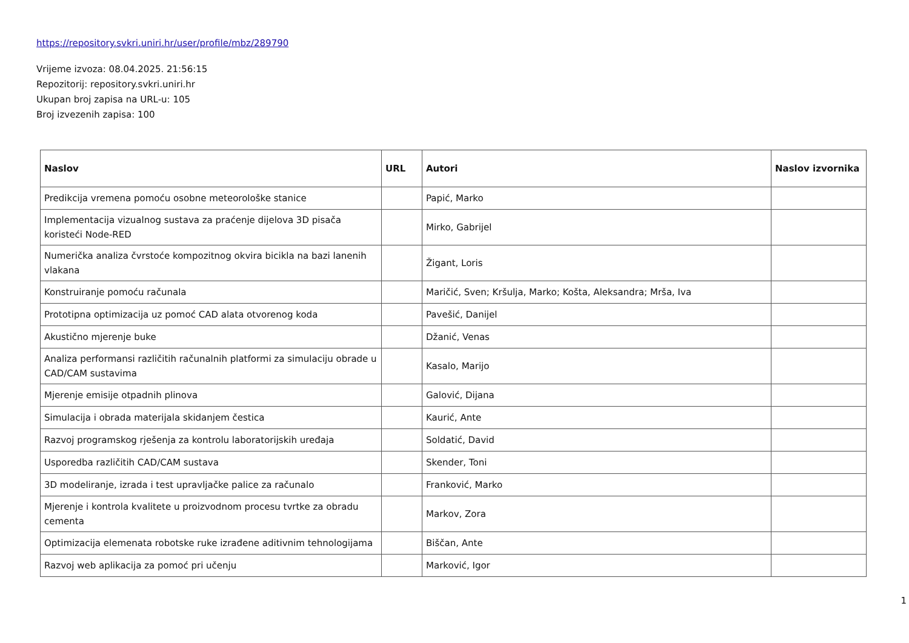https://repository.svkri.uniri.hr/user/profile/mbz/289790
Vrijeme izvoza: 08.04.2025. 21:56:15
Repozitorij: repository.svkri.uniri.hr
Ukupan broj zapisa na URL-u: 105
Broj izvezenih zapisa: 100
| Naslov | URL | Autori | Naslov izvornika |
| --- | --- | --- | --- |
| Predikcija vremena pomoću osobne meteorološke stanice | | Papić, Marko | |
| Implementacija vizualnog sustava za praćenje dijelova 3D pisača koristeći Node-RED | | Mirko, Gabrijel | |
| Numerička analiza čvrstoće kompozitnog okvira bicikla na bazi lanenih vlakana | | Žigant, Loris | |
| Konstruiranje pomoću računala | | Maričić, Sven; Kršulja, Marko; Košta, Aleksandra; Mrša, Iva | |
| Prototipna optimizacija uz pomoć CAD alata otvorenog koda | | Pavešić, Danijel | |
| Akustično mjerenje buke | | Džanić, Venas | |
| Analiza performansi različitih računalnih platformi za simulaciju obrade u CAD/CAM sustavima | | Kasalo, Marijo | |
| Mjerenje emisije otpadnih plinova | | Galović, Dijana | |
| Simulacija i obrada materijala skidanjem čestica | | Kaurić, Ante | |
| Razvoj programskog rješenja za kontrolu laboratorijskih uređaja | | Soldatić, David | |
| Usporedba različitih CAD/CAM sustava | | Skender, Toni | |
| 3D modeliranje, izrada i test upravljačke palice za računalo | | Franković, Marko | |
| Mjerenje i kontrola kvalitete u proizvodnom procesu tvrtke za obradu cementa | | Markov, Zora | |
| Optimizacija elemenata robotske ruke izrađene aditivnim tehnologijama | | Biščan, Ante | |
| Razvoj web aplikacija za pomoć pri učenju | | Marković, Igor | |
1